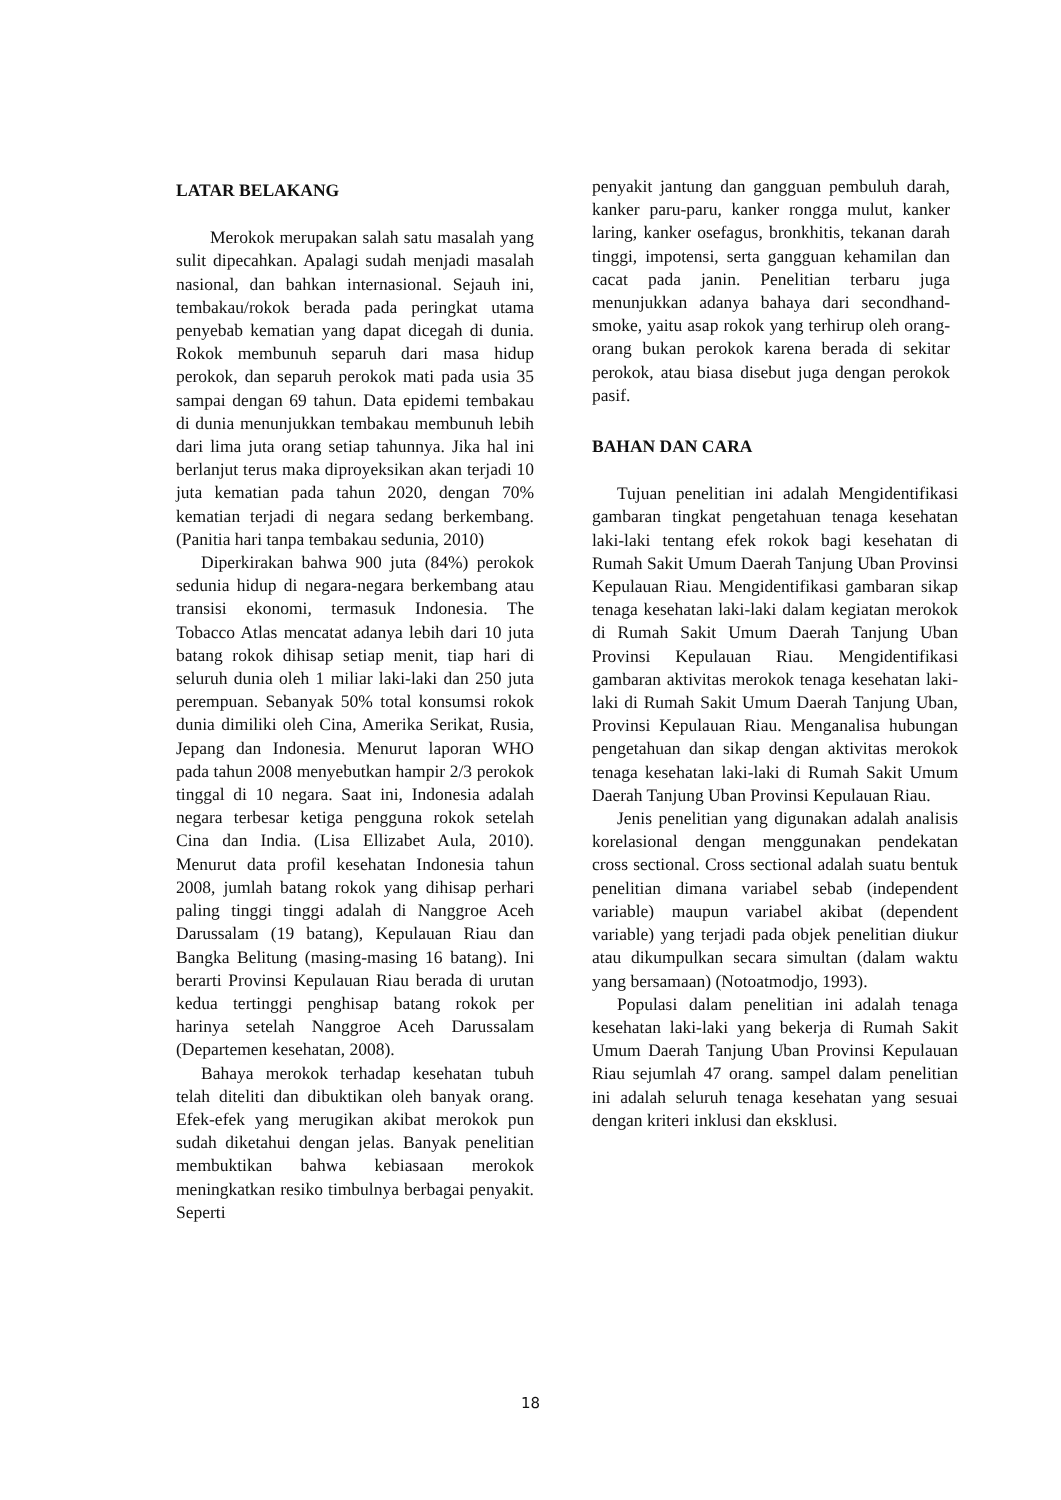LATAR BELAKANG
Merokok merupakan salah satu masalah yang sulit dipecahkan. Apalagi sudah menjadi masalah nasional, dan bahkan internasional. Sejauh ini, tembakau/rokok berada pada peringkat utama penyebab kematian yang dapat dicegah di dunia. Rokok membunuh separuh dari masa hidup perokok, dan separuh perokok mati pada usia 35 sampai dengan 69 tahun. Data epidemi tembakau di dunia menunjukkan tembakau membunuh lebih dari lima juta orang setiap tahunnya. Jika hal ini berlanjut terus maka diproyeksikan akan terjadi 10 juta kematian pada tahun 2020, dengan 70% kematian terjadi di negara sedang berkembang. (Panitia hari tanpa tembakau sedunia, 2010)
Diperkirakan bahwa 900 juta (84%) perokok sedunia hidup di negara-negara berkembang atau transisi ekonomi, termasuk Indonesia. The Tobacco Atlas mencatat adanya lebih dari 10 juta batang rokok dihisap setiap menit, tiap hari di seluruh dunia oleh 1 miliar laki-laki dan 250 juta perempuan. Sebanyak 50% total konsumsi rokok dunia dimiliki oleh Cina, Amerika Serikat, Rusia, Jepang dan Indonesia. Menurut laporan WHO pada tahun 2008 menyebutkan hampir 2/3 perokok tinggal di 10 negara. Saat ini, Indonesia adalah negara terbesar ketiga pengguna rokok setelah Cina dan India. (Lisa Ellizabet Aula, 2010). Menurut data profil kesehatan Indonesia tahun 2008, jumlah batang rokok yang dihisap perhari paling tinggi tinggi adalah di Nanggroe Aceh Darussalam (19 batang), Kepulauan Riau dan Bangka Belitung (masing-masing 16 batang). Ini berarti Provinsi Kepulauan Riau berada di urutan kedua tertinggi penghisap batang rokok per harinya setelah Nanggroe Aceh Darussalam (Departemen kesehatan, 2008).
Bahaya merokok terhadap kesehatan tubuh telah diteliti dan dibuktikan oleh banyak orang. Efek-efek yang merugikan akibat merokok pun sudah diketahui dengan jelas. Banyak penelitian membuktikan bahwa kebiasaan merokok meningkatkan resiko timbulnya berbagai penyakit. Seperti
penyakit jantung dan gangguan pembuluh darah, kanker paru-paru, kanker rongga mulut, kanker laring, kanker osefagus, bronkhitis, tekanan darah tinggi, impotensi, serta gangguan kehamilan dan cacat pada janin. Penelitian terbaru juga menunjukkan adanya bahaya dari secondhand-smoke, yaitu asap rokok yang terhirup oleh orang-orang bukan perokok karena berada di sekitar perokok, atau biasa disebut juga dengan perokok pasif.
BAHAN DAN CARA
Tujuan penelitian ini adalah Mengidentifikasi gambaran tingkat pengetahuan tenaga kesehatan laki-laki tentang efek rokok bagi kesehatan di Rumah Sakit Umum Daerah Tanjung Uban Provinsi Kepulauan Riau. Mengidentifikasi gambaran sikap tenaga kesehatan laki-laki dalam kegiatan merokok di Rumah Sakit Umum Daerah Tanjung Uban Provinsi Kepulauan Riau. Mengidentifikasi gambaran aktivitas merokok tenaga kesehatan laki-laki di Rumah Sakit Umum Daerah Tanjung Uban, Provinsi Kepulauan Riau. Menganalisa hubungan pengetahuan dan sikap dengan aktivitas merokok tenaga kesehatan laki-laki di Rumah Sakit Umum Daerah Tanjung Uban Provinsi Kepulauan Riau.
Jenis penelitian yang digunakan adalah analisis korelasional dengan menggunakan pendekatan cross sectional. Cross sectional adalah suatu bentuk penelitian dimana variabel sebab (independent variable) maupun variabel akibat (dependent variable) yang terjadi pada objek penelitian diukur atau dikumpulkan secara simultan (dalam waktu yang bersamaan) (Notoatmodjo, 1993).
Populasi dalam penelitian ini adalah tenaga kesehatan laki-laki yang bekerja di Rumah Sakit Umum Daerah Tanjung Uban Provinsi Kepulauan Riau sejumlah 47 orang. sampel dalam penelitian ini adalah seluruh tenaga kesehatan yang sesuai dengan kriteri inklusi dan eksklusi.
18